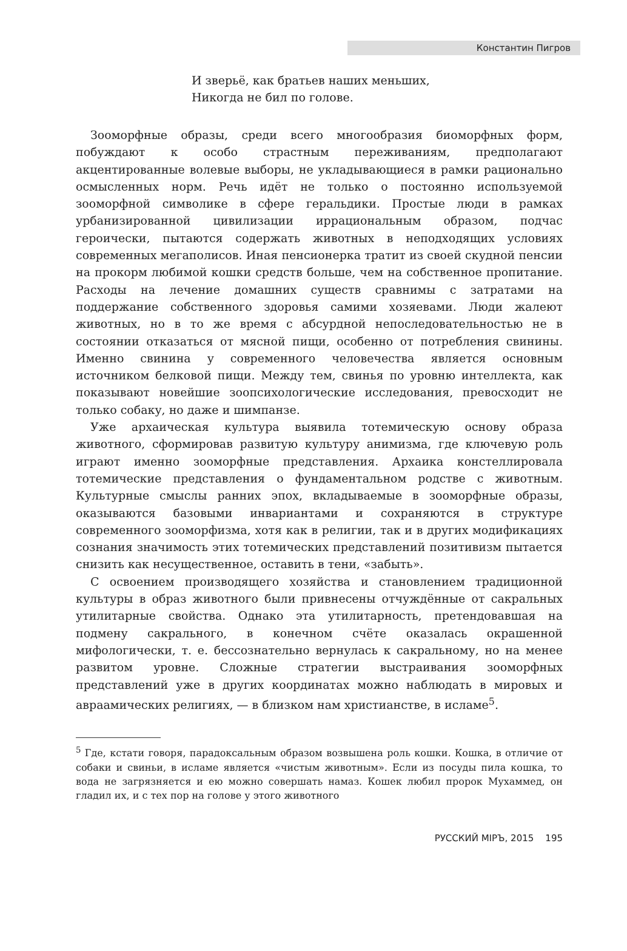Константин Пигров
И зверьё, как братьев наших меньших,
Никогда не бил по голове.
Зооморфные образы, среди всего многообразия биоморфных форм, побуждают к особо страстным переживаниям, предполагают акцентированные волевые выборы, не укладывающиеся в рамки рационально осмысленных норм. Речь идёт не только о постоянно используемой зооморфной символике в сфере геральдики. Простые люди в рамках урбанизированной цивилизации иррациональным образом, подчас героически, пытаются содержать животных в неподходящих условиях современных мегаполисов. Иная пенсионерка тратит из своей скудной пенсии на прокорм любимой кошки средств больше, чем на собственное пропитание. Расходы на лечение домашних существ сравнимы с затратами на поддержание собственного здоровья самими хозяевами. Люди жалеют животных, но в то же время с абсурдной непоследовательностью не в состоянии отказаться от мясной пищи, особенно от потребления свинины. Именно свинина у современного человечества является основным источником белковой пищи. Между тем, свинья по уровню интеллекта, как показывают новейшие зоопсихологические исследования, превосходит не только собаку, но даже и шимпанзе.
Уже архаическая культура выявила тотемическую основу образа животного, сформировав развитую культуру анимизма, где ключевую роль играют именно зооморфные представления. Архаика констеллировала тотемические представления о фундаментальном родстве с животным. Культурные смыслы ранних эпох, вкладываемые в зооморфные образы, оказываются базовыми инвариантами и сохраняются в структуре современного зооморфизма, хотя как в религии, так и в других модификациях сознания значимость этих тотемических представлений позитивизм пытается снизить как несущественное, оставить в тени, «забыть».
С освоением производящего хозяйства и становлением традиционной культуры в образ животного были привнесены отчуждённые от сакральных утилитарные свойства. Однако эта утилитарность, претендовавшая на подмену сакрального, в конечном счёте оказалась окрашенной мифологически, т. е. бессознательно вернулась к сакральному, но на менее развитом уровне. Сложные стратегии выстраивания зооморфных представлений уже в других координатах можно наблюдать в мировых и авраамических религиях, — в близком нам христианстве, в исламе<sup>5</sup>.
<sup>5</sup> Где, кстати говоря, парадоксальным образом возвышена роль кошки. Кошка, в отличие от собаки и свиньи, в исламе является «чистым животным». Если из посуды пила кошка, то вода не загрязняется и ею можно совершать намаз. Кошек любил пророк Мухаммед, он гладил их, и с тех пор на голове у этого животного
РУССКИЙ МIРЪ, 2015 195